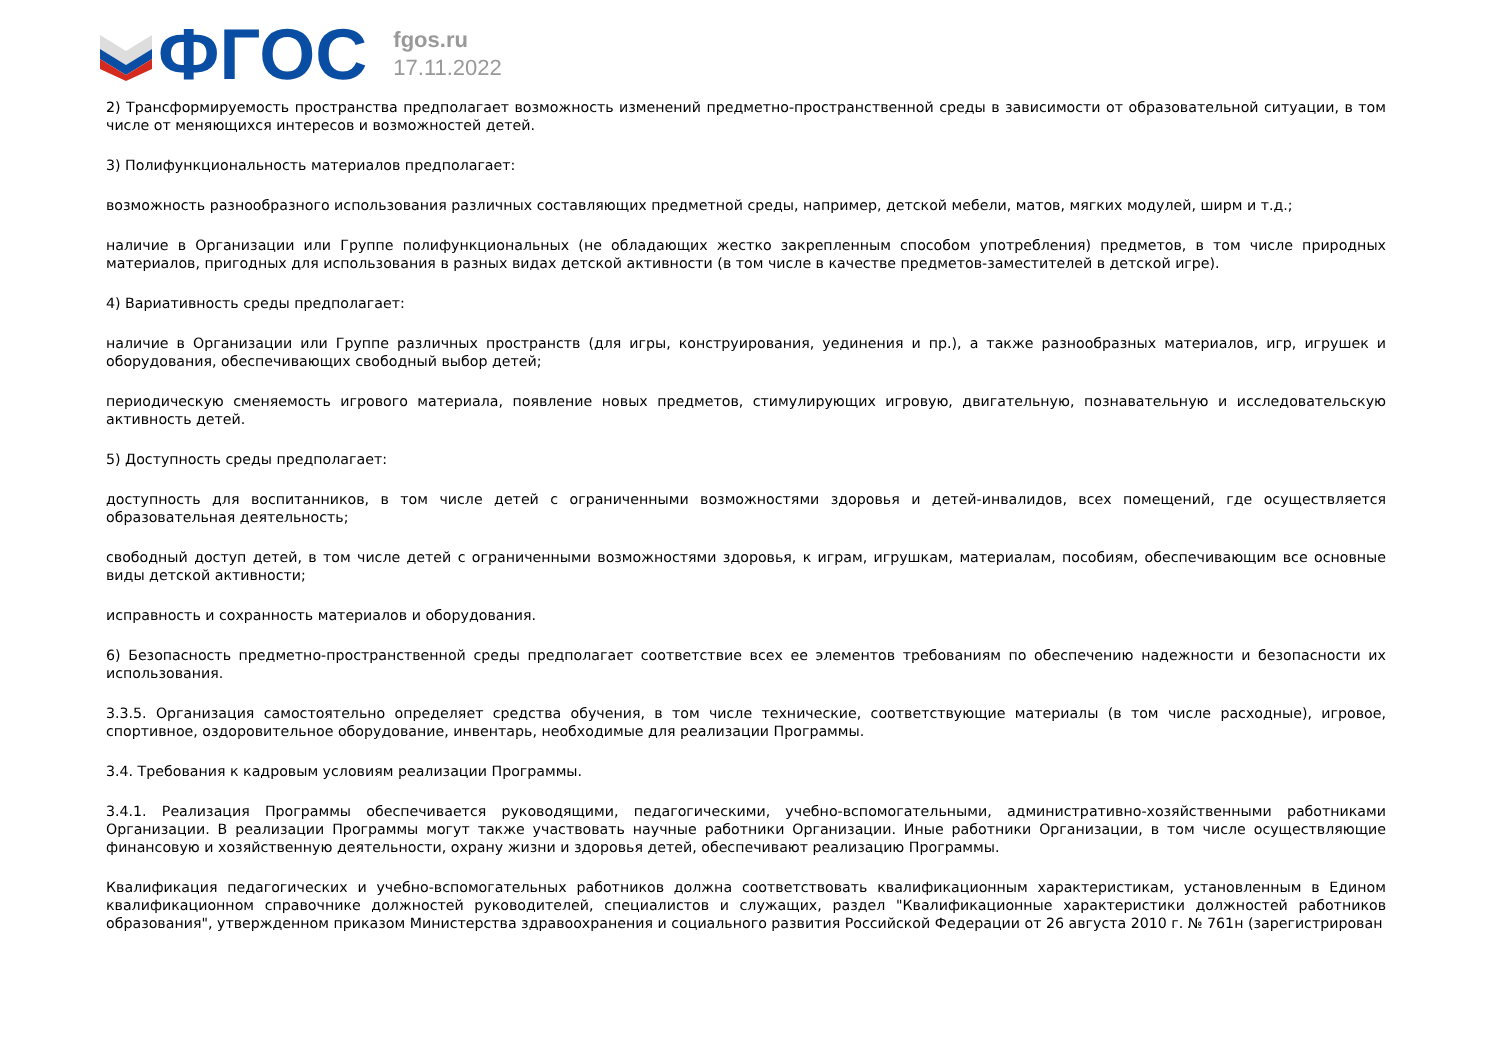ФГОС
fgos.ru
17.11.2022
2) Трансформируемость пространства предполагает возможность изменений предметно-пространственной среды в зависимости от образовательной ситуации, в том числе от меняющихся интересов и возможностей детей.
3) Полифункциональность материалов предполагает:
возможность разнообразного использования различных составляющих предметной среды, например, детской мебели, матов, мягких модулей, ширм и т.д.;
наличие в Организации или Группе полифункциональных (не обладающих жестко закрепленным способом употребления) предметов, в том числе природных материалов, пригодных для использования в разных видах детской активности (в том числе в качестве предметов-заместителей в детской игре).
4) Вариативность среды предполагает:
наличие в Организации или Группе различных пространств (для игры, конструирования, уединения и пр.), а также разнообразных материалов, игр, игрушек и оборудования, обеспечивающих свободный выбор детей;
периодическую сменяемость игрового материала, появление новых предметов, стимулирующих игровую, двигательную, познавательную и исследовательскую активность детей.
5) Доступность среды предполагает:
доступность для воспитанников, в том числе детей с ограниченными возможностями здоровья и детей-инвалидов, всех помещений, где осуществляется образовательная деятельность;
свободный доступ детей, в том числе детей с ограниченными возможностями здоровья, к играм, игрушкам, материалам, пособиям, обеспечивающим все основные виды детской активности;
исправность и сохранность материалов и оборудования.
6) Безопасность предметно-пространственной среды предполагает соответствие всех ее элементов требованиям по обеспечению надежности и безопасности их использования.
3.3.5. Организация самостоятельно определяет средства обучения, в том числе технические, соответствующие материалы (в том числе расходные), игровое, спортивное, оздоровительное оборудование, инвентарь, необходимые для реализации Программы.
3.4. Требования к кадровым условиям реализации Программы.
3.4.1. Реализация Программы обеспечивается руководящими, педагогическими, учебно-вспомогательными, административно-хозяйственными работниками Организации. В реализации Программы могут также участвовать научные работники Организации. Иные работники Организации, в том числе осуществляющие финансовую и хозяйственную деятельности, охрану жизни и здоровья детей, обеспечивают реализацию Программы.
Квалификация педагогических и учебно-вспомогательных работников должна соответствовать квалификационным характеристикам, установленным в Едином квалификационном справочнике должностей руководителей, специалистов и служащих, раздел "Квалификационные характеристики должностей работников образования", утвержденном приказом Министерства здравоохранения и социального развития Российской Федерации от 26 августа 2010 г. № 761н (зарегистрирован